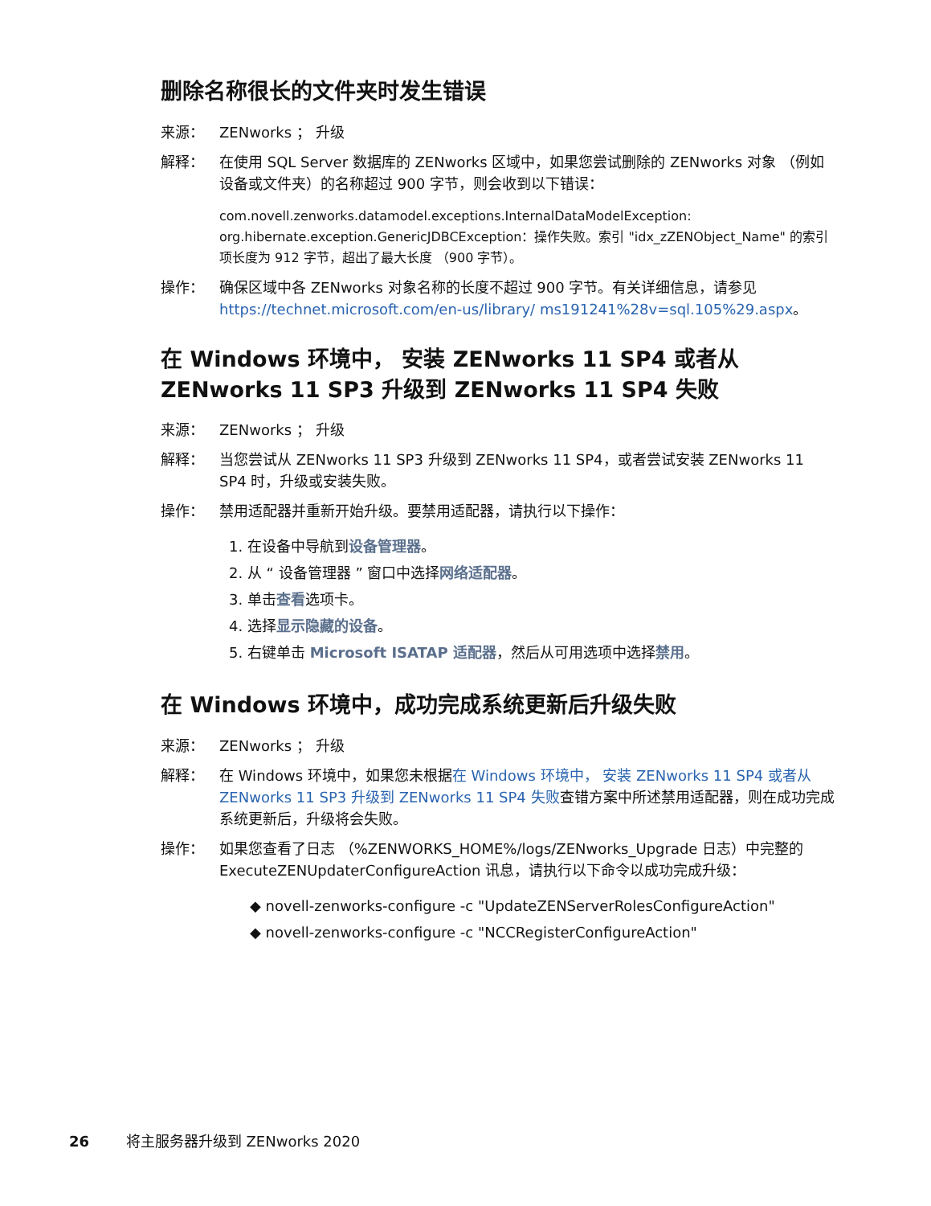删除名称很长的文件夹时发生错误
来源： ZENworks ； 升级
解释： 在使用 SQL Server 数据库的 ZENworks 区域中，如果您尝试删除的 ZENworks 对象 （例如设备或文件夹）的名称超过 900 字节，则会收到以下错误：
com.novell.zenworks.datamodel.exceptions.InternalDataModelException: org.hibernate.exception.GenericJDBCException：操作失败。索引 "idx_zZENObject_Name" 的索引项长度为 912 字节，超出了最大长度 （900 字节）。
操作： 确保区域中各 ZENworks 对象名称的长度不超过 900 字节。有关详细信息，请参见 https://technet.microsoft.com/en-us/library/ ms191241%28v=sql.105%29.aspx。
在 Windows 环境中， 安装 ZENworks 11 SP4 或者从 ZENworks 11 SP3 升级到 ZENworks 11 SP4 失败
来源： ZENworks ； 升级
解释： 当您尝试从 ZENworks 11 SP3 升级到 ZENworks 11 SP4，或者尝试安装 ZENworks 11 SP4 时，升级或安装失败。
操作： 禁用适配器并重新开始升级。要禁用适配器，请执行以下操作：
1. 在设备中导航到设备管理器。
2. 从 “ 设备管理器 ” 窗口中选择网络适配器。
3. 单击查看选项卡。
4. 选择显示隐藏的设备。
5. 右键单击 Microsoft ISATAP 适配器，然后从可用选项中选择禁用。
在 Windows 环境中，成功完成系统更新后升级失败
来源： ZENworks ； 升级
解释： 在 Windows 环境中，如果您未根据在 Windows 环境中， 安装 ZENworks 11 SP4 或者从 ZENworks 11 SP3 升级到 ZENworks 11 SP4 失败查错方案中所述禁用适配器，则在成功完成系统更新后，升级将会失败。
操作： 如果您查看了日志 （%ZENWORKS_HOME%/logs/ZENworks_Upgrade 日志）中完整的 ExecuteZENUpdaterConfigureAction 讯息，请执行以下命令以成功完成升级：
◆ novell-zenworks-configure -c "UpdateZENServerRolesConfigureAction"
◆ novell-zenworks-configure -c "NCCRegisterConfigureAction"
26 将主服务器升级到 ZENworks 2020